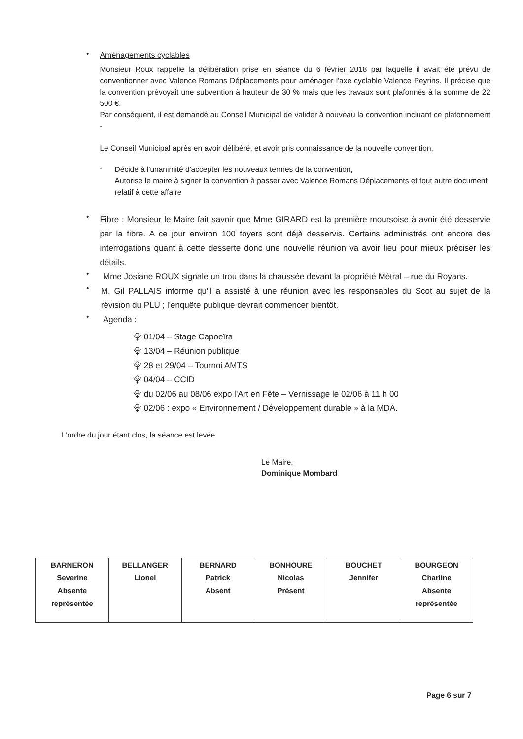•
Aménagements cyclables
Monsieur Roux rappelle la délibération prise en séance du 6 février 2018 par laquelle il avait été prévu de conventionner avec Valence Romans Déplacements pour aménager l'axe cyclable Valence Peyrins. Il précise que la convention prévoyait une subvention à hauteur de 30 % mais que les travaux sont plafonnés à la somme de 22 500 €.
Par conséquent, il est demandé au Conseil Municipal de valider à nouveau la convention incluant ce plafonnement -
Le Conseil Municipal après en avoir délibéré, et avoir pris connaissance de la nouvelle convention,
-
Décide à l'unanimité d'accepter les nouveaux termes de la convention,
Autorise le maire à signer la convention à passer avec Valence Romans Déplacements et tout autre document relatif à cette affaire
•
Fibre : Monsieur le Maire fait savoir que Mme GIRARD est la première moursoise à avoir été desservie par la fibre. A ce jour environ 100 foyers sont déjà desservis. Certains administrés ont encore des interrogations quant à cette desserte donc une nouvelle réunion va avoir lieu pour mieux préciser les détails.
•
Mme Josiane ROUX signale un trou dans la chaussée devant la propriété Métral – rue du Royans.
•
M. Gil PALLAIS informe qu'il a assisté à une réunion avec les responsables du Scot au sujet de la révision du PLU ; l'enquête publique devrait commencer bientôt.
•
Agenda :
⯓ 01/04 – Stage Capoeïra
⯓ 13/04 – Réunion publique
⯓ 28 et 29/04 – Tournoi AMTS
⯓ 04/04 – CCID
⯓ du 02/06 au 08/06 expo l'Art en Fête – Vernissage le 02/06 à 11 h 00
⯓ 02/06 : expo « Environnement / Développement durable » à la MDA.
L'ordre du jour étant clos, la séance est levée.
Le Maire,
Dominique Mombard
| BARNERON Severine Absente représentée | BELLANGER Lionel | BERNARD Patrick Absent | BONHOURE Nicolas Présent | BOUCHET Jennifer | BOURGEON Charline Absente représentée |
Page 6 sur 7